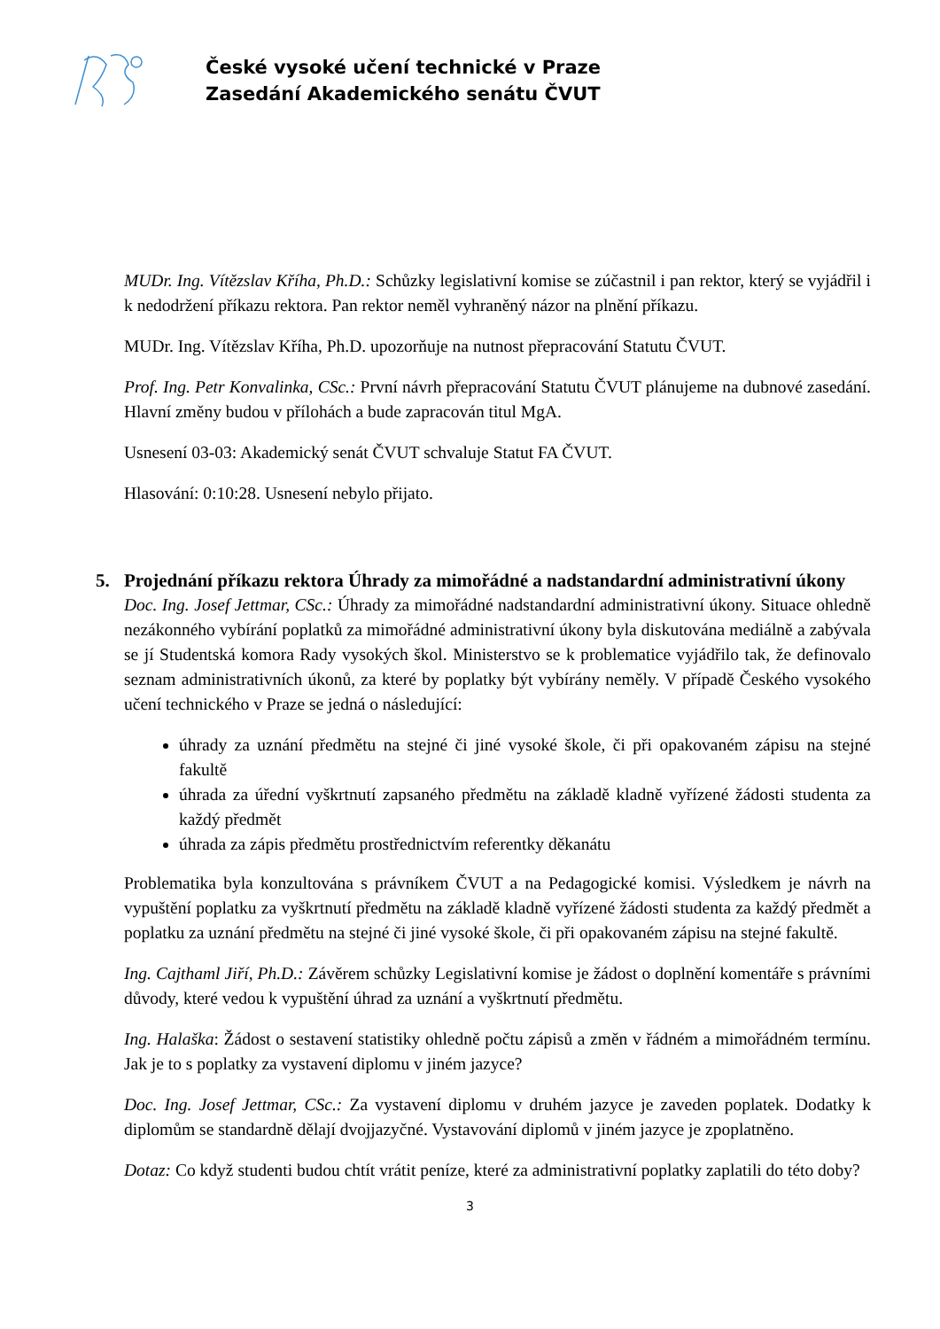České vysoké učení technické v Praze
Zasedání Akademického senátu ČVUT
MUDr. Ing. Vítězslav Kříha, Ph.D.: Schůzky legislativní komise se zúčastnil i pan rektor, který se vyjádřil i k nedodržení příkazu rektora. Pan rektor neměl vyhraněný názor na plnění příkazu.
MUDr. Ing. Vítězslav Kříha, Ph.D. upozorňuje na nutnost přepracování Statutu ČVUT.
Prof. Ing. Petr Konvalinka, CSc.: První návrh přepracování Statutu ČVUT plánujeme na dubnové zasedání. Hlavní změny budou v přílohách a bude zapracován titul MgA.
Usnesení 03-03: Akademický senát ČVUT schvaluje Statut FA ČVUT.
Hlasování: 0:10:28. Usnesení nebylo přijato.
5. Projednání příkazu rektora Úhrady za mimořádné a nadstandardní administrativní úkony
Doc. Ing. Josef Jettmar, CSc.: Úhrady za mimořádné nadstandardní administrativní úkony. Situace ohledně nezákonného vybírání poplatků za mimořádné administrativní úkony byla diskutována mediálně a zabývala se jí Studentská komora Rady vysokých škol. Ministerstvo se k problematice vyjádřilo tak, že definovalo seznam administrativních úkonů, za které by poplatky být vybírány neměly. V případě Českého vysokého učení technického v Praze se jedná o následující:
úhrady za uznání předmětu na stejné či jiné vysoké škole, či při opakovaném zápisu na stejné fakultě
úhrada za úřední vyškrtnutí zapsaného předmětu na základě kladně vyřízené žádosti studenta za každý předmět
úhrada za zápis předmětu prostřednictvím referentky děkanátu
Problematika byla konzultována s právníkem ČVUT a na Pedagogické komisi. Výsledkem je návrh na vypuštění poplatku za vyškrtnutí předmětu na základě kladně vyřízené žádosti studenta za každý předmět a poplatku za uznání předmětu na stejné či jiné vysoké škole, či při opakovaném zápisu na stejné fakultě.
Ing. Cajthaml Jiří, Ph.D.: Závěrem schůzky Legislativní komise je žádost o doplnění komentáře s právními důvody, které vedou k vypuštění úhrad za uznání a vyškrtnutí předmětu.
Ing. Halaška: Žádost o sestavení statistiky ohledně počtu zápisů a změn v řádném a mimořádném termínu. Jak je to s poplatky za vystavení diplomu v jiném jazyce?
Doc. Ing. Josef Jettmar, CSc.: Za vystavení diplomu v druhém jazyce je zaveden poplatek. Dodatky k diplomům se standardně dělají dvojjazyčné. Vystavování diplomů v jiném jazyce je zpoplatněno.
Dotaz: Co když studenti budou chtít vrátit peníze, které za administrativní poplatky zaplatili do této doby?
3